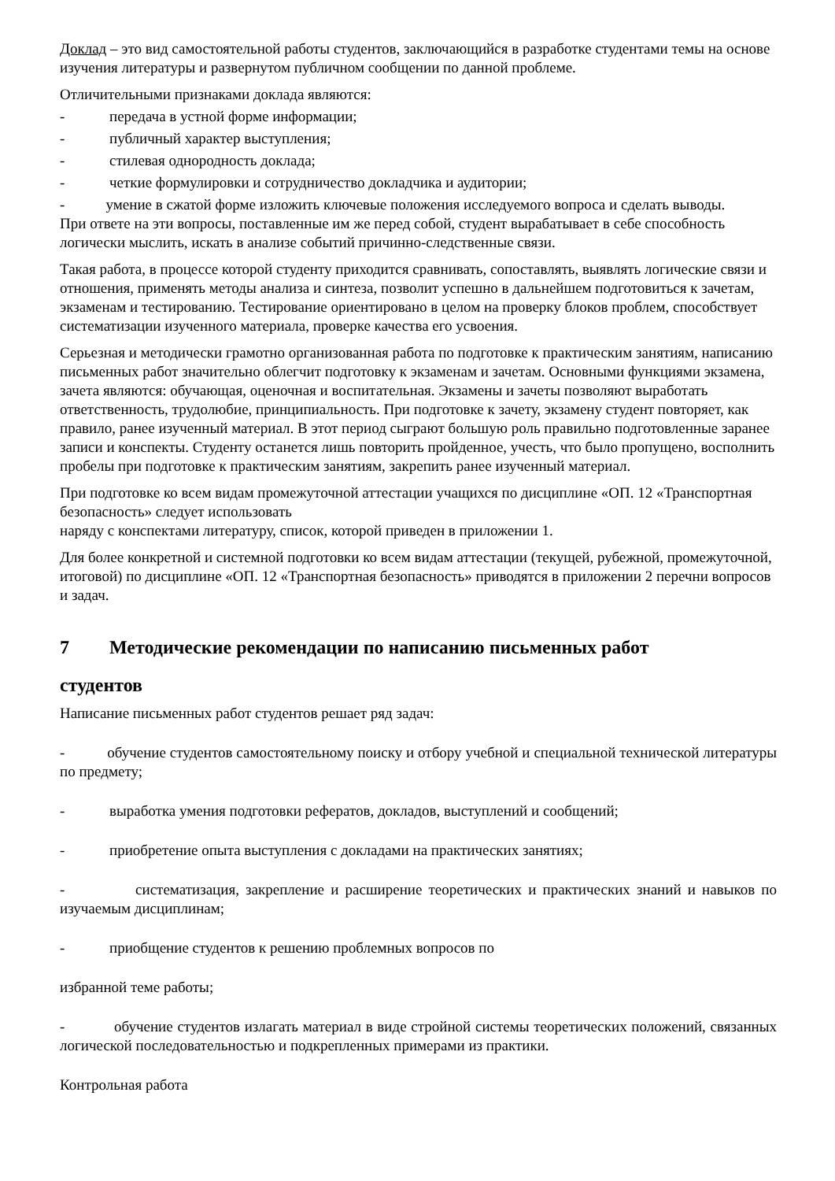Доклад – это вид самостоятельной работы студентов, заключающийся в разработке студентами темы на основе изучения литературы и развернутом публичном сообщении по данной проблеме.
Отличительными признаками доклада являются:
- передача в устной форме информации;
- публичный характер выступления;
- стилевая однородность доклада;
- четкие формулировки и сотрудничество докладчика и аудитории;
- умение в сжатой форме изложить ключевые положения исследуемого вопроса и сделать выводы.
При ответе на эти вопросы, поставленные им же перед собой, студент вырабатывает в себе способность логически мыслить, искать в анализе событий причинно-следственные связи.
Такая работа, в процессе которой студенту приходится сравнивать, сопоставлять, выявлять логические связи и отношения, применять методы анализа и синтеза, позволит успешно в дальнейшем подготовиться к зачетам, экзаменам и тестированию. Тестирование ориентировано в целом на проверку блоков проблем, способствует систематизации изученного материала, проверке качества его усвоения.
Серьезная и методически грамотно организованная работа по подготовке к практическим занятиям, написанию письменных работ значительно облегчит подготовку к экзаменам и зачетам. Основными функциями экзамена, зачета являются: обучающая, оценочная и воспитательная. Экзамены и зачеты позволяют выработать ответственность, трудолюбие, принципиальность. При подготовке к зачету, экзамену студент повторяет, как правило, ранее изученный материал. В этот период сыграют большую роль правильно подготовленные заранее записи и конспекты. Студенту останется лишь повторить пройденное, учесть, что было пропущено, восполнить пробелы при подготовке к практическим занятиям, закрепить ранее изученный материал.
При подготовке ко всем видам промежуточной аттестации учащихся по дисциплине «ОП. 12 «Транспортная безопасность» следует использовать
наряду с конспектами литературу, список, которой приведен в приложении 1.
Для более конкретной и системной подготовки ко всем видам аттестации (текущей, рубежной, промежуточной, итоговой) по дисциплине «ОП. 12 «Транспортная безопасность» приводятся в приложении 2 перечни вопросов и задач.
7 Методические рекомендации по написанию письменных работ
студентов
Написание письменных работ студентов решает ряд задач:
- обучение студентов самостоятельному поиску и отбору учебной и специальной технической литературы по предмету;
- выработка умения подготовки рефератов, докладов, выступлений и сообщений;
- приобретение опыта выступления с докладами на практических занятиях;
- систематизация, закрепление и расширение теоретических и практических знаний и навыков по изучаемым дисциплинам;
- приобщение студентов к решению проблемных вопросов по
избранной теме работы;
- обучение студентов излагать материал в виде стройной системы теоретических положений, связанных логической последовательностью и подкрепленных примерами из практики.
Контрольная работа